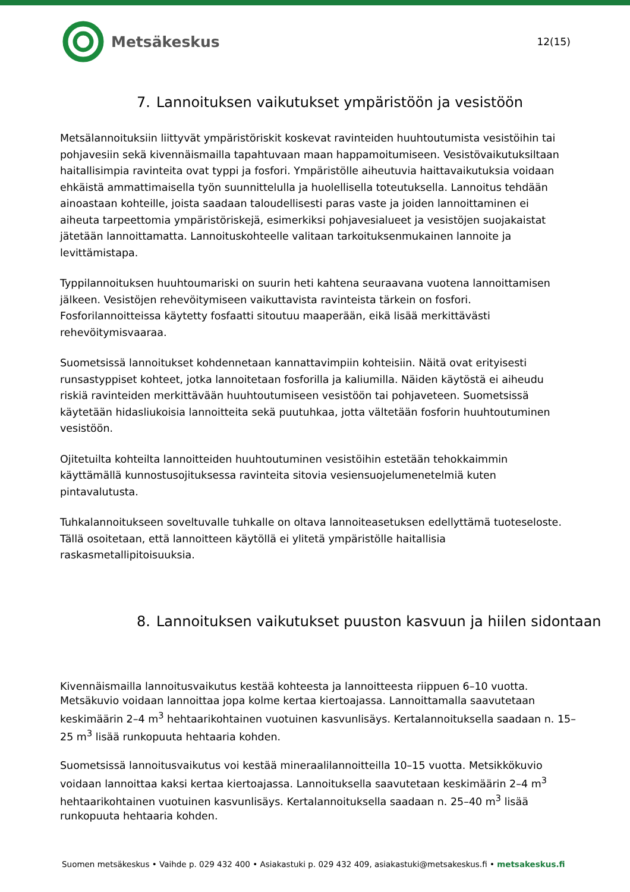Metsäkeskus
12(15)
7. Lannoituksen vaikutukset ympäristöön ja vesistöön
Metsälannoituksiin liittyvät ympäristöriskit koskevat ravinteiden huuhtoutumista vesistöihin tai pohjavesiin sekä kivennäismailla tapahtuvaan maan happamoitumiseen. Vesistövaikutuksiltaan haitallisimpia ravinteita ovat typpi ja fosfori. Ympäristölle aiheutuvia haittavaikutuksia voidaan ehkäistä ammattimaisella työn suunnittelulla ja huolellisella toteutuksella. Lannoitus tehdään ainoastaan kohteille, joista saadaan taloudellisesti paras vaste ja joiden lannoittaminen ei aiheuta tarpeettomia ympäristöriskejä, esimerkiksi pohjavesialueet ja vesistöjen suojakaistat jätetään lannoittamatta. Lannoituskohteelle valitaan tarkoituksenmukainen lannoite ja levittämistapa.
Typpilannoituksen huuhtoumariski on suurin heti kahtena seuraavana vuotena lannoittamisen jälkeen. Vesistöjen rehevöitymiseen vaikuttavista ravinteista tärkein on fosfori. Fosforilannoitteissa käytetty fosfaatti sitoutuu maaperään, eikä lisää merkittävästi rehevöitymisvaaraa.
Suometsissä lannoitukset kohdennetaan kannattavimpiin kohteisiin. Näitä ovat erityisesti runsastyppiset kohteet, jotka lannoitetaan fosforilla ja kaliumilla. Näiden käytöstä ei aiheudu riskiä ravinteiden merkittävään huuhtoutumiseen vesistöön tai pohjaveteen. Suometsissä käytetään hidasliukoisia lannoitteita sekä puutuhkaa, jotta vältetään fosforin huuhtoutuminen vesistöön.
Ojitetuilta kohteilta lannoitteiden huuhtoutuminen vesistöihin estetään tehokkaimmin käyttämällä kunnostusojituksessa ravinteita sitovia vesiensuojelumenetelmiä kuten pintavalutusta.
Tuhkalannoitukseen soveltuvalle tuhkalle on oltava lannoiteasetuksen edellyttämä tuoteseloste. Tällä osoitetaan, että lannoitteen käytöllä ei ylitetä ympäristölle haitallisia raskasmetallipitoisuuksia.
8. Lannoituksen vaikutukset puuston kasvuun ja hiilen sidontaan
Kivennäismailla lannoitusvaikutus kestää kohteesta ja lannoitteesta riippuen 6–10 vuotta. Metsäkuvio voidaan lannoittaa jopa kolme kertaa kiertoajassa. Lannoittamalla saavutetaan keskimäärin 2–4 m<sup>3</sup> hehtaarikohtainen vuotuinen kasvunlisäys. Kertalannoituksella saadaan n. 15–25 m<sup>3</sup> lisää runkopuuta hehtaaria kohden.
Suometsissä lannoitusvaikutus voi kestää mineraalilannoitteilla 10–15 vuotta. Metsikkökuvio voidaan lannoittaa kaksi kertaa kiertoajassa. Lannoituksella saavutetaan keskimäärin 2–4 m<sup>3</sup> hehtaarikohtainen vuotuinen kasvunlisäys. Kertalannoituksella saadaan n. 25–40 m<sup>3</sup> lisää runkopuuta hehtaaria kohden.
Suomen metsäkeskus • Vaihde p. 029 432 400 • Asiakastuki p. 029 432 409, asiakastuki@metsakeskus.fi • metsakeskus.fi